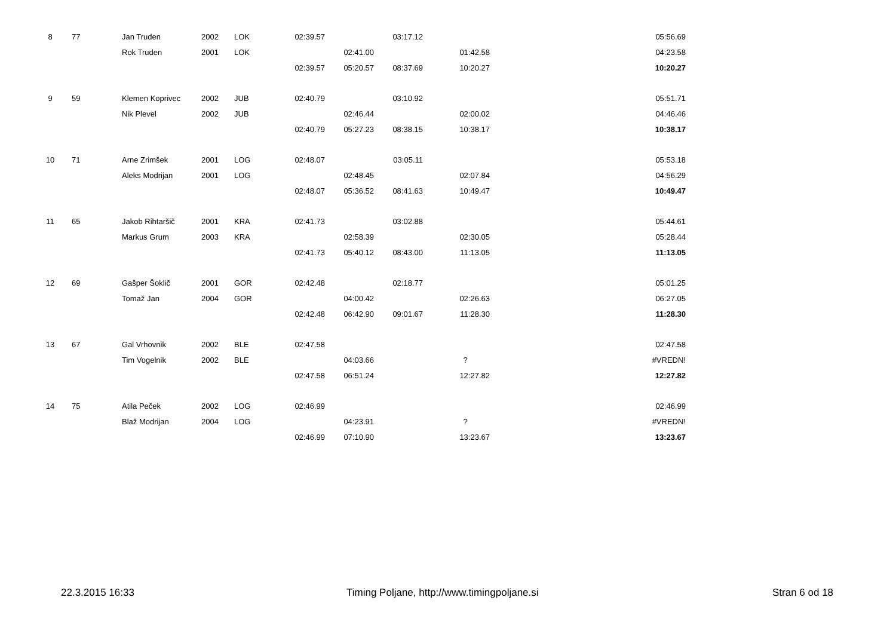| 8 | 77 | Jan Truden | 2002 | LOK | 02:39.57 | | 03:17.12 | | | 05:56.69 |
| | | Rok Truden | 2001 | LOK | | 02:41.00 | | 01:42.58 | | 04:23.58 |
| | | | | | 02:39.57 | 05:20.57 | 08:37.69 | 10:20.27 | | 10:20.27 |
| 9 | 59 | Klemen Koprivec | 2002 | JUB | 02:40.79 | | 03:10.92 | | | 05:51.71 |
| | | Nik Plevel | 2002 | JUB | | 02:46.44 | | 02:00.02 | | 04:46.46 |
| | | | | | 02:40.79 | 05:27.23 | 08:38.15 | 10:38.17 | | 10:38.17 |
| 10 | 71 | Arne Zrimšek | 2001 | LOG | 02:48.07 | | 03:05.11 | | | 05:53.18 |
| | | Aleks Modrijan | 2001 | LOG | | 02:48.45 | | 02:07.84 | | 04:56.29 |
| | | | | | 02:48.07 | 05:36.52 | 08:41.63 | 10:49.47 | | 10:49.47 |
| 11 | 65 | Jakob Rihtaršič | 2001 | KRA | 02:41.73 | | 03:02.88 | | | 05:44.61 |
| | | Markus Grum | 2003 | KRA | | 02:58.39 | | 02:30.05 | | 05:28.44 |
| | | | | | 02:41.73 | 05:40.12 | 08:43.00 | 11:13.05 | | 11:13.05 |
| 12 | 69 | Gašper Šoklič | 2001 | GOR | 02:42.48 | | 02:18.77 | | | 05:01.25 |
| | | Tomaž Jan | 2004 | GOR | | 04:00.42 | | 02:26.63 | | 06:27.05 |
| | | | | | 02:42.48 | 06:42.90 | 09:01.67 | 11:28.30 | | 11:28.30 |
| 13 | 67 | Gal Vrhovnik | 2002 | BLE | 02:47.58 | | | | | 02:47.58 |
| | | Tim Vogelnik | 2002 | BLE | | 04:03.66 | | ? | | #VREDN! |
| | | | | | 02:47.58 | 06:51.24 | | 12:27.82 | | 12:27.82 |
| 14 | 75 | Atila Peček | 2002 | LOG | 02:46.99 | | | | | 02:46.99 |
| | | Blaž Modrijan | 2004 | LOG | | 04:23.91 | | ? | | #VREDN! |
| | | | | | 02:46.99 | 07:10.90 | | 13:23.67 | | 13:23.67 |
22.3.2015 16:33 Timing Poljane, http://www.timingpoljane.si Stran 6 od 18